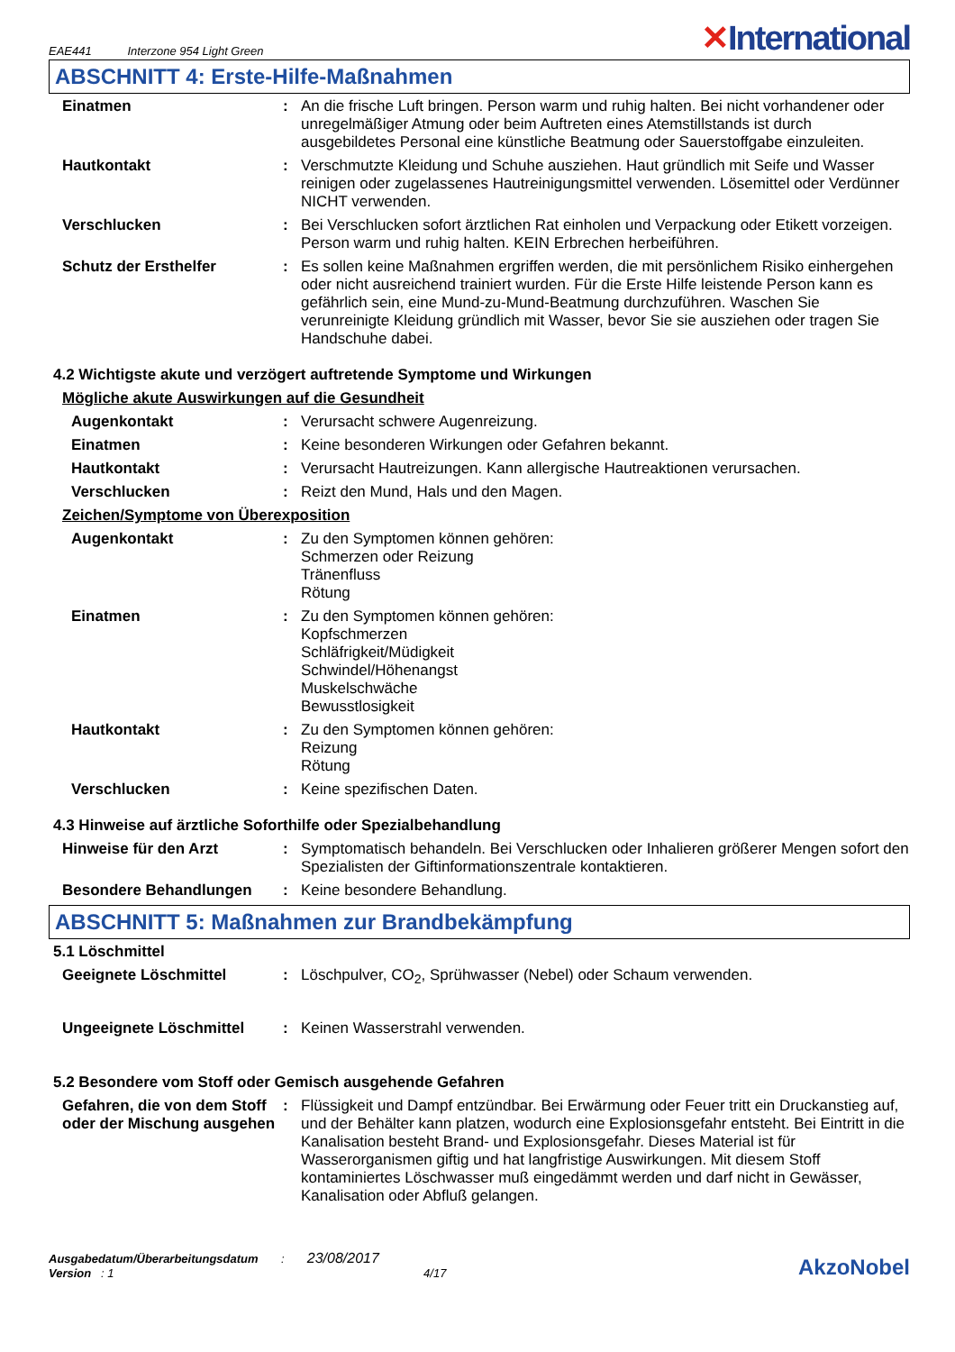EAE441 Interzone 954 Light Green
✕International
ABSCHNITT 4: Erste-Hilfe-Maßnahmen
Einatmen : An die frische Luft bringen. Person warm und ruhig halten. Bei nicht vorhandener oder unregelmäßiger Atmung oder beim Auftreten eines Atemstillstands ist durch ausgebildetes Personal eine künstliche Beatmung oder Sauerstoffgabe einzuleiten.
Hautkontakt : Verschmutzte Kleidung und Schuhe ausziehen. Haut gründlich mit Seife und Wasser reinigen oder zugelassenes Hautreinigungsmittel verwenden. Lösemittel oder Verdünner NICHT verwenden.
Verschlucken : Bei Verschlucken sofort ärztlichen Rat einholen und Verpackung oder Etikett vorzeigen. Person warm und ruhig halten. KEIN Erbrechen herbeiführen.
Schutz der Ersthelfer : Es sollen keine Maßnahmen ergriffen werden, die mit persönlichem Risiko einhergehen oder nicht ausreichend trainiert wurden. Für die Erste Hilfe leistende Person kann es gefährlich sein, eine Mund-zu-Mund-Beatmung durchzuführen. Waschen Sie verunreinigte Kleidung gründlich mit Wasser, bevor Sie sie ausziehen oder tragen Sie Handschuhe dabei.
4.2 Wichtigste akute und verzögert auftretende Symptome und Wirkungen
Mögliche akute Auswirkungen auf die Gesundheit
Augenkontakt : Verursacht schwere Augenreizung.
Einatmen : Keine besonderen Wirkungen oder Gefahren bekannt.
Hautkontakt : Verursacht Hautreizungen. Kann allergische Hautreaktionen verursachen.
Verschlucken : Reizt den Mund, Hals und den Magen.
Zeichen/Symptome von Überexposition
Augenkontakt : Zu den Symptomen können gehören:
Schmerzen oder Reizung
Tränenfluss
Rötung
Einatmen : Zu den Symptomen können gehören:
Kopfschmerzen
Schläfrigkeit/Müdigkeit
Schwindel/Höhenangst
Muskelschwäche
Bewusstlosigkeit
Hautkontakt : Zu den Symptomen können gehören:
Reizung
Rötung
Verschlucken : Keine spezifischen Daten.
4.3 Hinweise auf ärztliche Soforthilfe oder Spezialbehandlung
Hinweise für den Arzt : Symptomatisch behandeln. Bei Verschlucken oder Inhalieren größerer Mengen sofort den Spezialisten der Giftinformationszentrale kontaktieren.
Besondere Behandlungen : Keine besondere Behandlung.
ABSCHNITT 5: Maßnahmen zur Brandbekämpfung
5.1 Löschmittel
Geeignete Löschmittel : Löschpulver, CO<sub>2</sub>, Sprühwasser (Nebel) oder Schaum verwenden.
Ungeeignete Löschmittel : Keinen Wasserstrahl verwenden.
5.2 Besondere vom Stoff oder Gemisch ausgehende Gefahren
Gefahren, die von dem Stoff oder der Mischung ausgehen
: Flüssigkeit und Dampf entzündbar. Bei Erwärmung oder Feuer tritt ein Druckanstieg auf, und der Behälter kann platzen, wodurch eine Explosionsgefahr entsteht. Bei Eintritt in die Kanalisation besteht Brand- und Explosionsgefahr. Dieses Material ist für Wasserorganismen giftig und hat langfristige Auswirkungen. Mit diesem Stoff kontaminiertes Löschwasser muß eingedämmt werden und darf nicht in Gewässer, Kanalisation oder Abfluß gelangen.
Ausgabedatum/Überarbeitungsdatum : 23/08/2017
Version : 1 4/17
AkzoNobel